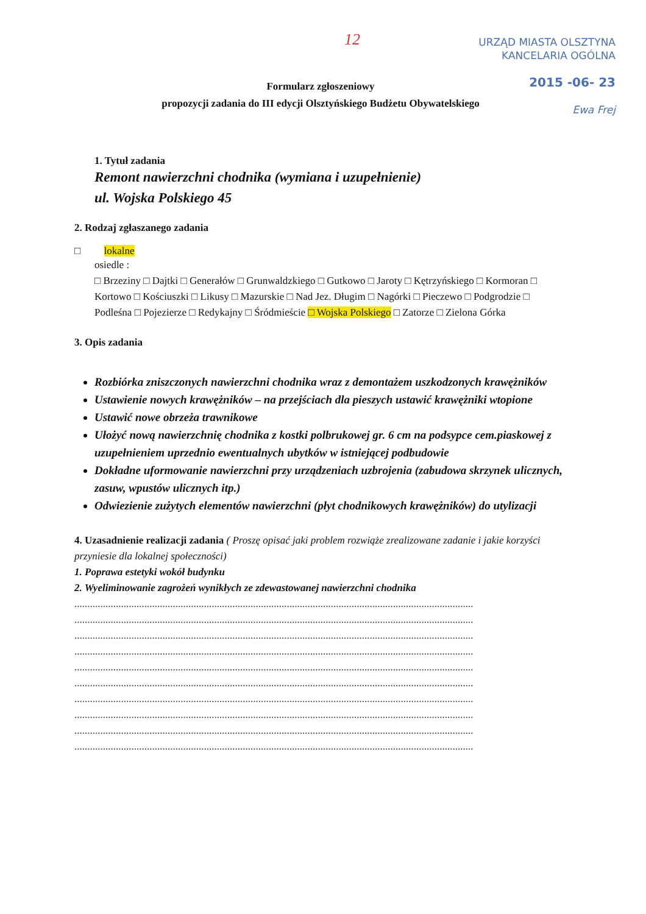12
URZĄD MIASTA OLSZTYNA
KANCELARIA OGÓLNA
2015 -06- 23
Ewa Frej
Formularz zgłoszeniowy
propozycji zadania do III edycji Olsztyńskiego Budżetu Obywatelskiego
1. Tytuł zadania
Remont nawierzchni chodnika (wymiana i uzupełnienie)
ul. Wojska Polskiego 45
2. Rodzaj zgłaszanego zadania
□ lokalne
osiedle :
□ Brzeziny □ Dajtki □ Generałów □ Grunwaldzkiego □ Gutkowo □ Jaroty □ Kętrzyńskiego □ Kormoran □ Kortowo □ Kościuszki □ Likusy □ Mazurskie □ Nad Jez. Długim □ Nagórki □ Pieczewo □ Podgrodzie □ Podleśna □ Pojezierze □ Redykajny □ Śródmieście □ Wojska Polskiego □ Zatorze □ Zielona Górka
3. Opis zadania
Rozbiórka zniszczonych nawierzchni chodnika wraz z demontażem uszkodzonych krawężników
Ustawienie nowych krawężników – na przejściach dla pieszych ustawić krawężniki wtopione
Ustawić nowe obrzeża trawnikowe
Ułożyć nową nawierzchnię chodnika z kostki polbrukowej gr. 6 cm na podsypce cem.piaskowej z uzupełnieniem uprzednio ewentualnych ubytków w istniejącej podbudowie
Dokładne uformowanie nawierzchni przy urządzeniach uzbrojenia (zabudowa skrzynek ulicznych, zasuw, wpustów ulicznych itp.)
Odwiezienie zużytych elementów nawierzchni (płyt chodnikowych krawężników) do utylizacji
4. Uzasadnienie realizacji zadania ( Proszę opisać jaki problem rozwiąże zrealizowane zadanie i jakie korzyści przyniesie dla lokalnej społeczności)
1. Poprawa estetyki wokół budynku
2. Wyeliminowanie zagrożeń wynikłych ze zdewastowanej nawierzchni chodnika
..........................................................................................................................................................
..........................................................................................................................................................
..........................................................................................................................................................
..........................................................................................................................................................
..........................................................................................................................................................
..........................................................................................................................................................
..........................................................................................................................................................
..........................................................................................................................................................
..........................................................................................................................................................
..........................................................................................................................................................